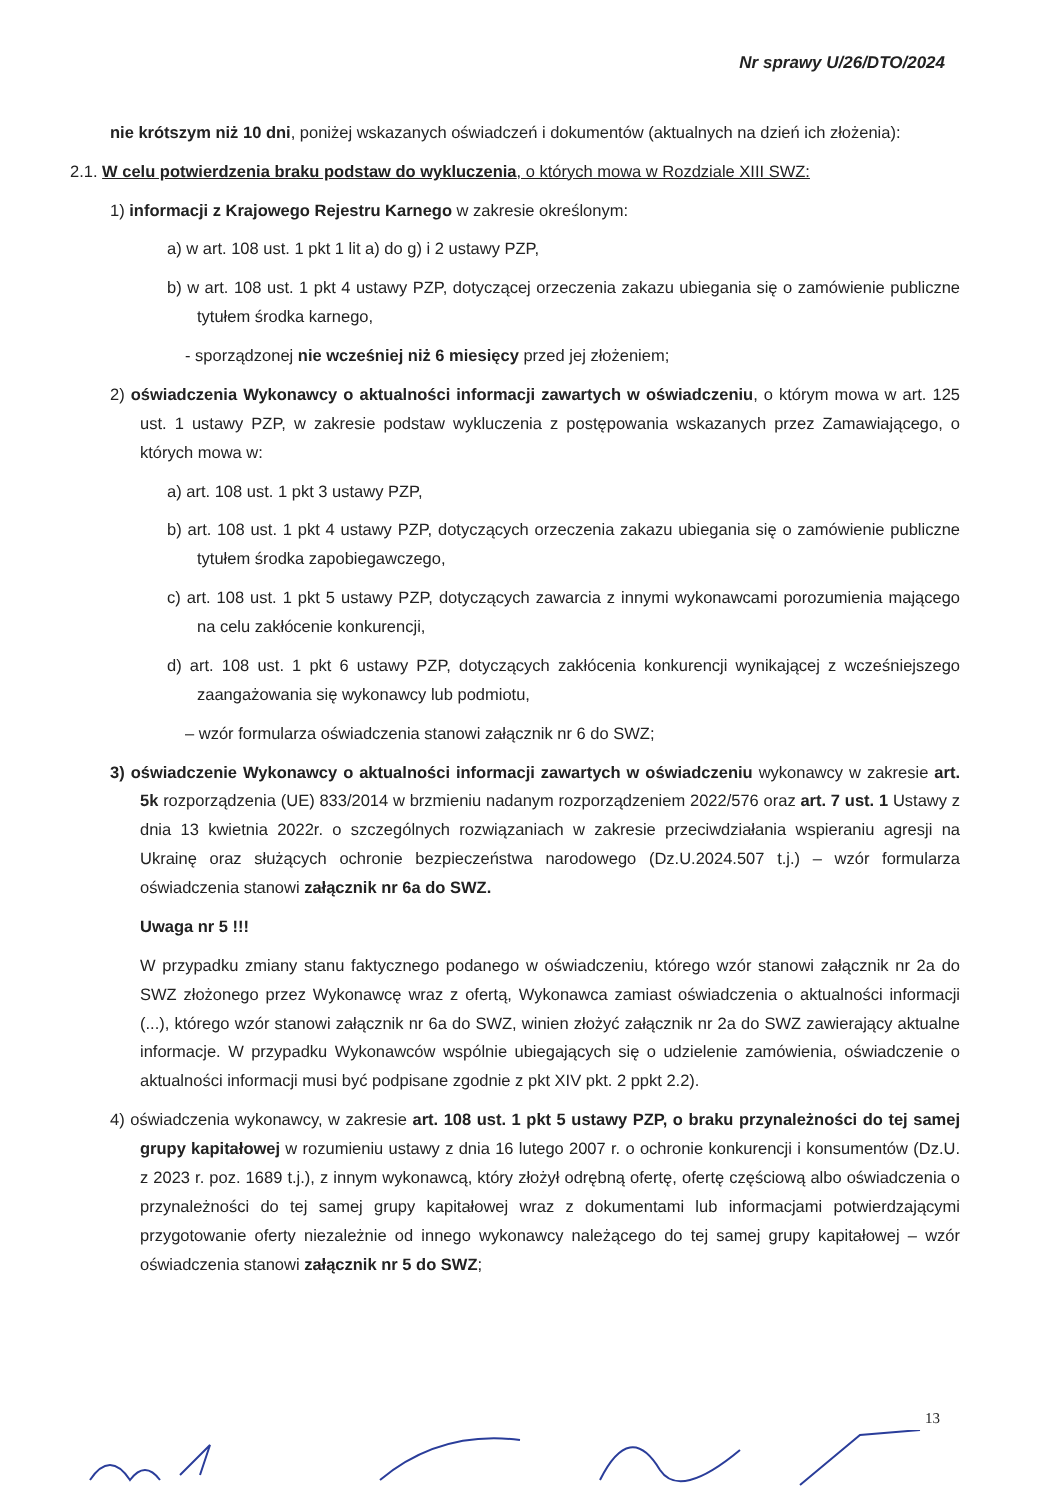Nr sprawy U/26/DTO/2024
nie krótszym niż 10 dni, poniżej wskazanych oświadczeń i dokumentów (aktualnych na dzień ich złożenia):
2.1. W celu potwierdzenia braku podstaw do wykluczenia, o których mowa w Rozdziale XIII SWZ:
1) informacji z Krajowego Rejestru Karnego w zakresie określonym:
a) w art. 108 ust. 1 pkt 1 lit a) do g) i 2 ustawy PZP,
b) w art. 108 ust. 1 pkt 4 ustawy PZP, dotyczącej orzeczenia zakazu ubiegania się o zamówienie publiczne tytułem środka karnego,
- sporządzonej nie wcześniej niż 6 miesięcy przed jej złożeniem;
2) oświadczenia Wykonawcy o aktualności informacji zawartych w oświadczeniu, o którym mowa w art. 125 ust. 1 ustawy PZP, w zakresie podstaw wykluczenia z postępowania wskazanych przez Zamawiającego, o których mowa w:
a) art. 108 ust. 1 pkt 3 ustawy PZP,
b) art. 108 ust. 1 pkt 4 ustawy PZP, dotyczących orzeczenia zakazu ubiegania się o zamówienie publiczne tytułem środka zapobiegawczego,
c) art. 108 ust. 1 pkt 5 ustawy PZP, dotyczących zawarcia z innymi wykonawcami porozumienia mającego na celu zakłócenie konkurencji,
d) art. 108 ust. 1 pkt 6 ustawy PZP, dotyczących zakłócenia konkurencji wynikającej z wcześniejszego zaangażowania się wykonawcy lub podmiotu,
– wzór formularza oświadczenia stanowi załącznik nr 6 do SWZ;
3) oświadczenie Wykonawcy o aktualności informacji zawartych w oświadczeniu wykonawcy w zakresie art. 5k rozporządzenia (UE) 833/2014 w brzmieniu nadanym rozporządzeniem 2022/576 oraz art. 7 ust. 1 Ustawy z dnia 13 kwietnia 2022r. o szczególnych rozwiązaniach w zakresie przeciwdziałania wspieraniu agresji na Ukrainę oraz służących ochronie bezpieczeństwa narodowego (Dz.U.2024.507 t.j.) – wzór formularza oświadczenia stanowi załącznik nr 6a do SWZ.
Uwaga nr 5 !!!
W przypadku zmiany stanu faktycznego podanego w oświadczeniu, którego wzór stanowi załącznik nr 2a do SWZ złożonego przez Wykonawcę wraz z ofertą, Wykonawca zamiast oświadczenia o aktualności informacji (...), którego wzór stanowi załącznik nr 6a do SWZ, winien złożyć załącznik nr 2a do SWZ zawierający aktualne informacje. W przypadku Wykonawców wspólnie ubiegających się o udzielenie zamówienia, oświadczenie o aktualności informacji musi być podpisane zgodnie z pkt XIV pkt. 2 ppkt 2.2).
4) oświadczenia wykonawcy, w zakresie art. 108 ust. 1 pkt 5 ustawy PZP, o braku przynależności do tej samej grupy kapitałowej w rozumieniu ustawy z dnia 16 lutego 2007 r. o ochronie konkurencji i konsumentów (Dz.U. z 2023 r. poz. 1689 t.j.), z innym wykonawcą, który złożył odrębną ofertę, ofertę częściową albo oświadczenia o przynależności do tej samej grupy kapitałowej wraz z dokumentami lub informacjami potwierdzającymi przygotowanie oferty niezależnie od innego wykonawcy należącego do tej samej grupy kapitałowej – wzór oświadczenia stanowi załącznik nr 5 do SWZ;
13